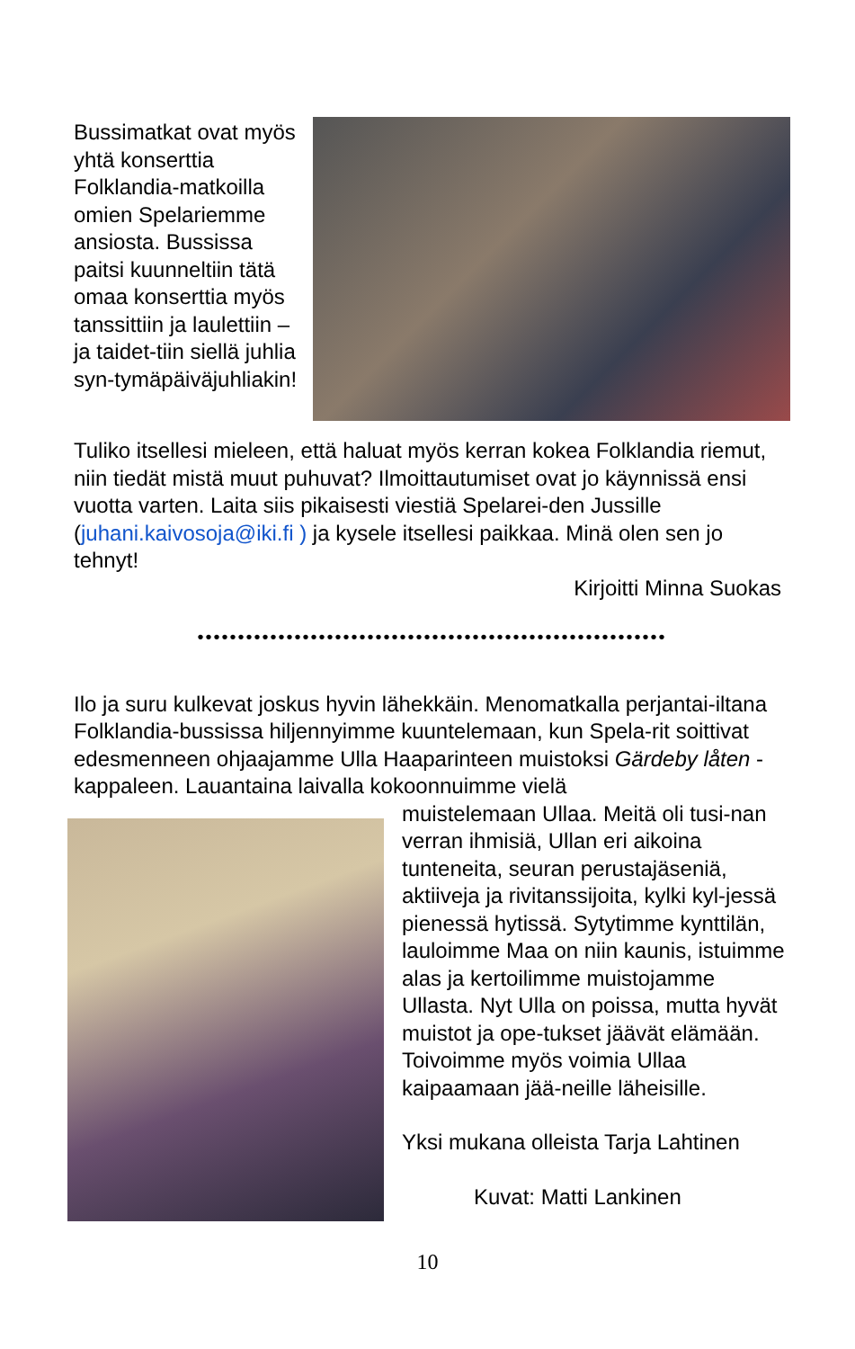Bussimatkat ovat myös yhtä konserttia Folklandia-matkoilla omien Spelariemme ansiosta. Bussissa paitsi kuunneltiin tätä omaa konserttia myös tanssittiin ja laulettiin – ja taidet-tiin siellä juhlia syn-tymäpäiväjuhliakin!
Tuliko itsellesi mieleen, että haluat myös kerran kokea Folklandia riemut, niin tiedät mistä muut puhuvat? Ilmoittautumiset ovat jo käynnissä ensi vuotta varten. Laita siis pikaisesti viestiä Spelarei-den Jussille (juhani.kaivosoja@iki.fi ) ja kysele itsellesi paikkaa. Minä olen sen jo tehnyt!
Kirjoitti Minna Suokas
••••••••••••••••••••••••••••••••••••••••••••••••••••••••••
Ilo ja suru kulkevat joskus hyvin lähekkäin. Menomatkalla perjantai-iltana Folklandia-bussissa hiljennyimme kuuntelemaan, kun Spela-rit soittivat edesmenneen ohjaajamme Ulla Haaparinteen muistoksi Gärdeby låten -kappaleen. Lauantaina laivalla kokoonnuimme vielä
muistelemaan Ullaa. Meitä oli tusi-nan verran ihmisiä, Ullan eri aikoina tunteneita, seuran perustajäseniä, aktiiveja ja rivitanssijoita, kylki kyl-jessä pienessä hytissä. Sytytimme kynttilän, lauloimme Maa on niin kaunis, istuimme alas ja kertoilimme muistojamme Ullasta. Nyt Ulla on poissa, mutta hyvät muistot ja ope-tukset jäävät elämään. Toivoimme myös voimia Ullaa kaipaamaan jää-neille läheisille.
Yksi mukana olleista Tarja Lahtinen
Kuvat: Matti Lankinen
10